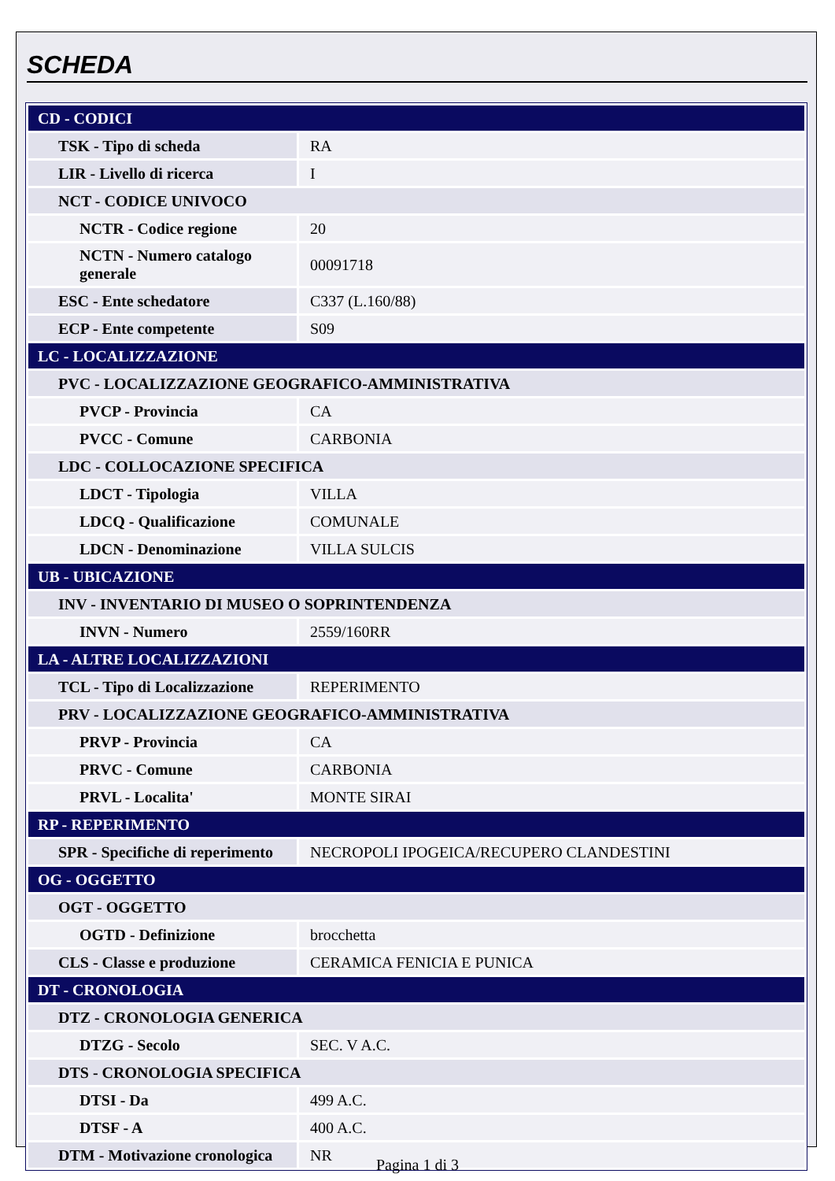SCHEDA
| CD - CODICI | |
| TSK - Tipo di scheda | RA |
| LIR - Livello di ricerca | I |
| NCT - CODICE UNIVOCO | |
| NCTR - Codice regione | 20 |
| NCTN - Numero catalogo generale | 00091718 |
| ESC - Ente schedatore | C337 (L.160/88) |
| ECP - Ente competente | S09 |
| LC - LOCALIZZAZIONE | |
| PVC - LOCALIZZAZIONE GEOGRAFICO-AMMINISTRATIVA | |
| PVCP - Provincia | CA |
| PVCC - Comune | CARBONIA |
| LDC - COLLOCAZIONE SPECIFICA | |
| LDCT - Tipologia | VILLA |
| LDCQ - Qualificazione | COMUNALE |
| LDCN - Denominazione | VILLA SULCIS |
| UB - UBICAZIONE | |
| INV - INVENTARIO DI MUSEO O SOPRINTENDENZA | |
| INVN - Numero | 2559/160RR |
| LA - ALTRE LOCALIZZAZIONI | |
| TCL - Tipo di Localizzazione | REPERIMENTO |
| PRV - LOCALIZZAZIONE GEOGRAFICO-AMMINISTRATIVA | |
| PRVP - Provincia | CA |
| PRVC - Comune | CARBONIA |
| PRVL - Localita' | MONTE SIRAI |
| RP - REPERIMENTO | |
| SPR - Specifiche di reperimento | NECROPOLI IPOGEICA/RECUPERO CLANDESTINI |
| OG - OGGETTO | |
| OGT - OGGETTO | |
| OGTD - Definizione | brocchetta |
| CLS - Classe e produzione | CERAMICA FENICIA E PUNICA |
| DT - CRONOLOGIA | |
| DTZ - CRONOLOGIA GENERICA | |
| DTZG - Secolo | SEC. V A.C. |
| DTS - CRONOLOGIA SPECIFICA | |
| DTSI - Da | 499 A.C. |
| DTSF - A | 400 A.C. |
| DTM - Motivazione cronologica | NR |
Pagina 1 di 3